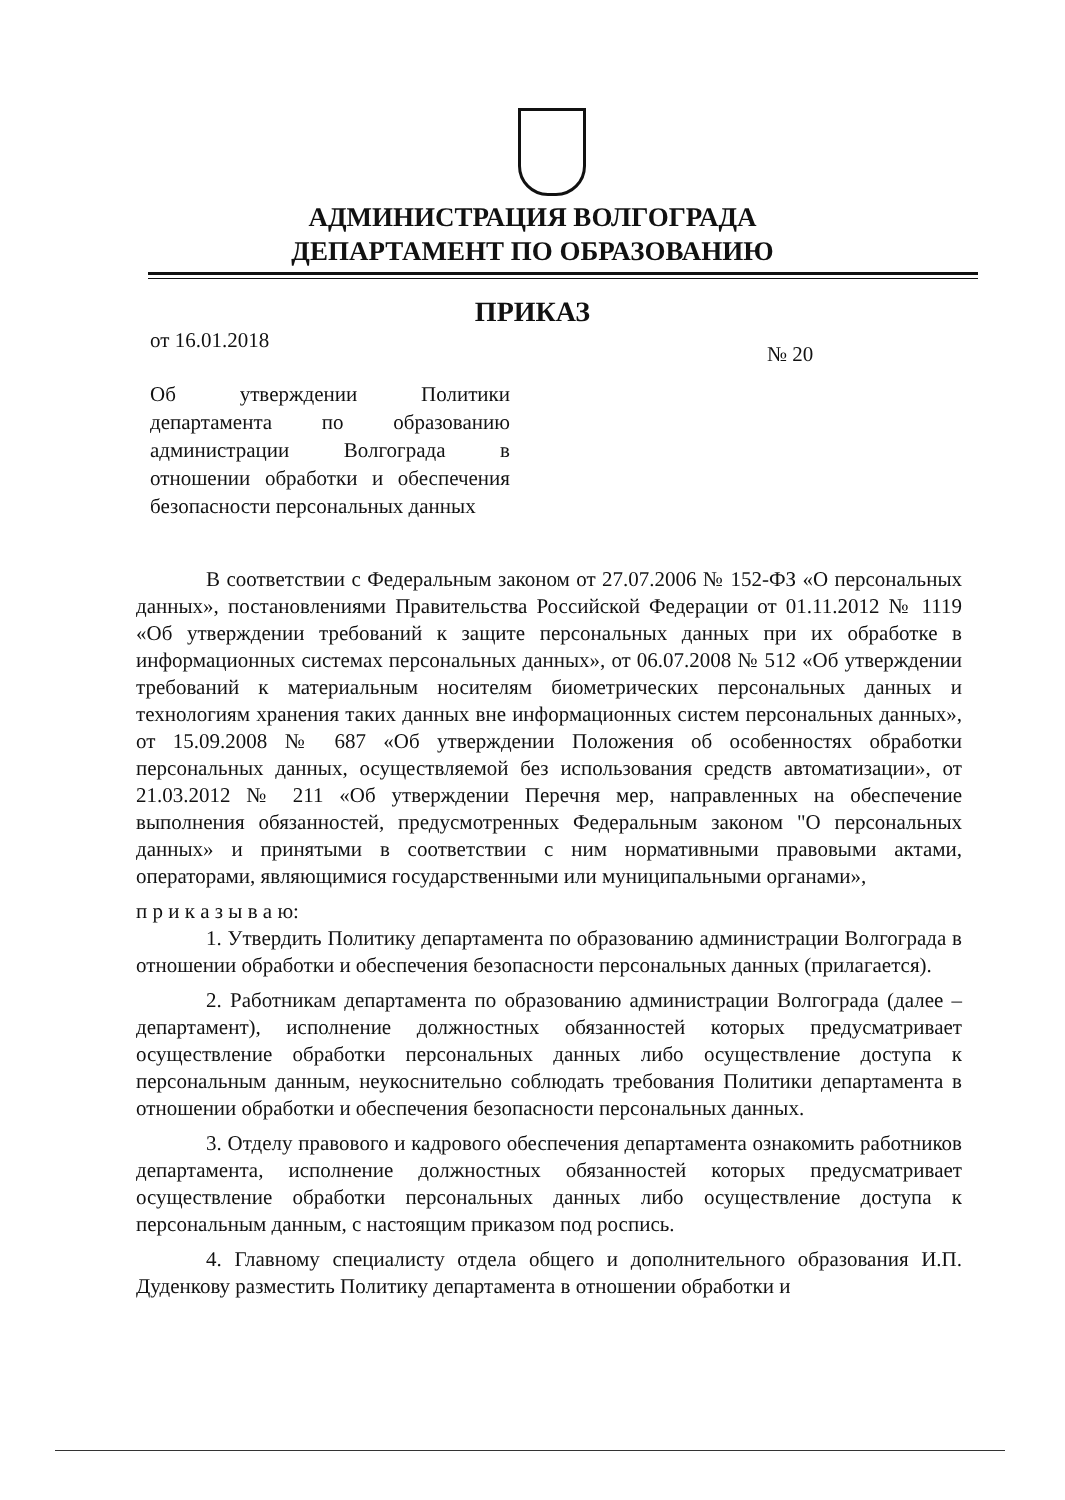АДМИНИСТРАЦИЯ ВОЛГОГРАДА
ДЕПАРТАМЕНТ ПО ОБРАЗОВАНИЮ
ПРИКАЗ
от 16.01.2018
№ 20
Об утверждении Политики департамента по образованию администрации Волгограда в отношении обработки и обеспечения безопасности персональных данных
В соответствии с Федеральным законом от 27.07.2006 № 152-ФЗ «О персональных данных», постановлениями Правительства Российской Федерации от 01.11.2012 № 1119 «Об утверждении требований к защите персональных данных при их обработке в информационных системах персональных данных», от 06.07.2008 № 512 «Об утверждении требований к материальным носителям биометрических персональных данных и технологиям хранения таких данных вне информационных систем персональных данных», от 15.09.2008 № 687 «Об утверждении Положения об особенностях обработки персональных данных, осуществляемой без использования средств автоматизации», от 21.03.2012 № 211 «Об утверждении Перечня мер, направленных на обеспечение выполнения обязанностей, предусмотренных Федеральным законом "О персональных данных» и принятыми в соответствии с ним нормативными правовыми актами, операторами, являющимися государственными или муниципальными органами»,
п р и к а з ы в а ю:
1. Утвердить Политику департамента по образованию администрации Волгограда в отношении обработки и обеспечения безопасности персональных данных (прилагается).
2. Работникам департамента по образованию администрации Волгограда (далее – департамент), исполнение должностных обязанностей которых предусматривает осуществление обработки персональных данных либо осуществление доступа к персональным данным, неукоснительно соблюдать требования Политики департамента в отношении обработки и обеспечения безопасности персональных данных.
3. Отделу правового и кадрового обеспечения департамента ознакомить работников департамента, исполнение должностных обязанностей которых предусматривает осуществление обработки персональных данных либо осуществление доступа к персональным данным, с настоящим приказом под роспись.
4. Главному специалисту отдела общего и дополнительного образования И.П. Дуденкову разместить Политику департамента в отношении обработки и